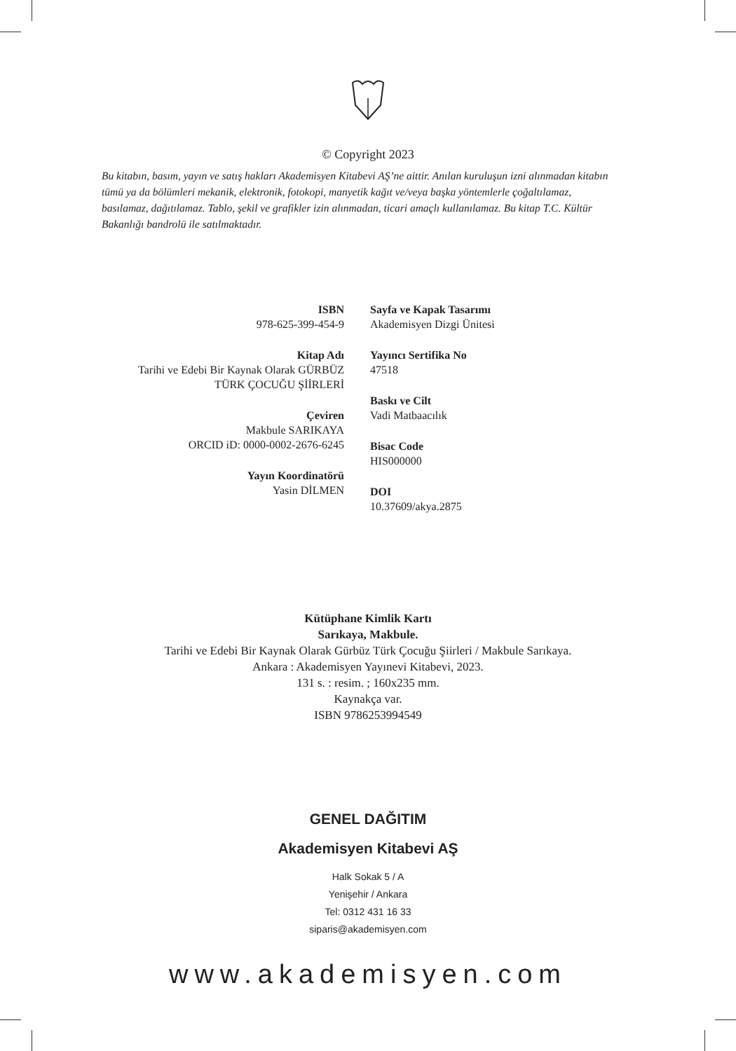© Copyright 2023
Bu kitabın, basım, yayın ve satış hakları Akademisyen Kitabevi AŞ’ne aittir. Anılan kuruluşun izni alınmadan kitabın tümü ya da bölümleri mekanik, elektronik, fotokopi, manyetik kağıt ve/veya başka yöntemlerle çoğaltılamaz, basılamaz, dağıtılamaz. Tablo, şekil ve grafikler izin alınmadan, ticari amaçlı kullanılamaz. Bu kitap T.C. Kültür Bakanlığı bandrolü ile satılmaktadır.
ISBN
978-625-399-454-9
Kitap Adı
Tarihi ve Edebi Bir Kaynak Olarak GÜRBÜZ
TÜRK ÇOCUĞU ŞİİRLERİ
Çeviren
Makbule SARIKAYA
ORCID iD: 0000-0002-2676-6245
Yayın Koordinatörü
Yasin DİLMEN
Sayfa ve Kapak Tasarımı
Akademisyen Dizgi Ünitesi
Yayıncı Sertifika No
47518
Baskı ve Cilt
Vadi Matbaacılık
Bisac Code
HIS000000
DOI
10.37609/akya.2875
Kütüphane Kimlik Kartı
Sarıkaya, Makbule.
Tarihi ve Edebi Bir Kaynak Olarak Gürbüz Türk Çocuğu Şiirleri / Makbule Sarıkaya.
Ankara : Akademisyen Yayınevi Kitabevi, 2023.
131 s. : resim. ; 160x235 mm.
Kaynakça var.
ISBN 9786253994549
GENEL DAĞITIM
Akademisyen Kitabevi AŞ
Halk Sokak 5 / A
Yenişehir / Ankara
Tel: 0312 431 16 33
siparis@akademisyen.com
www.akademisyen.com